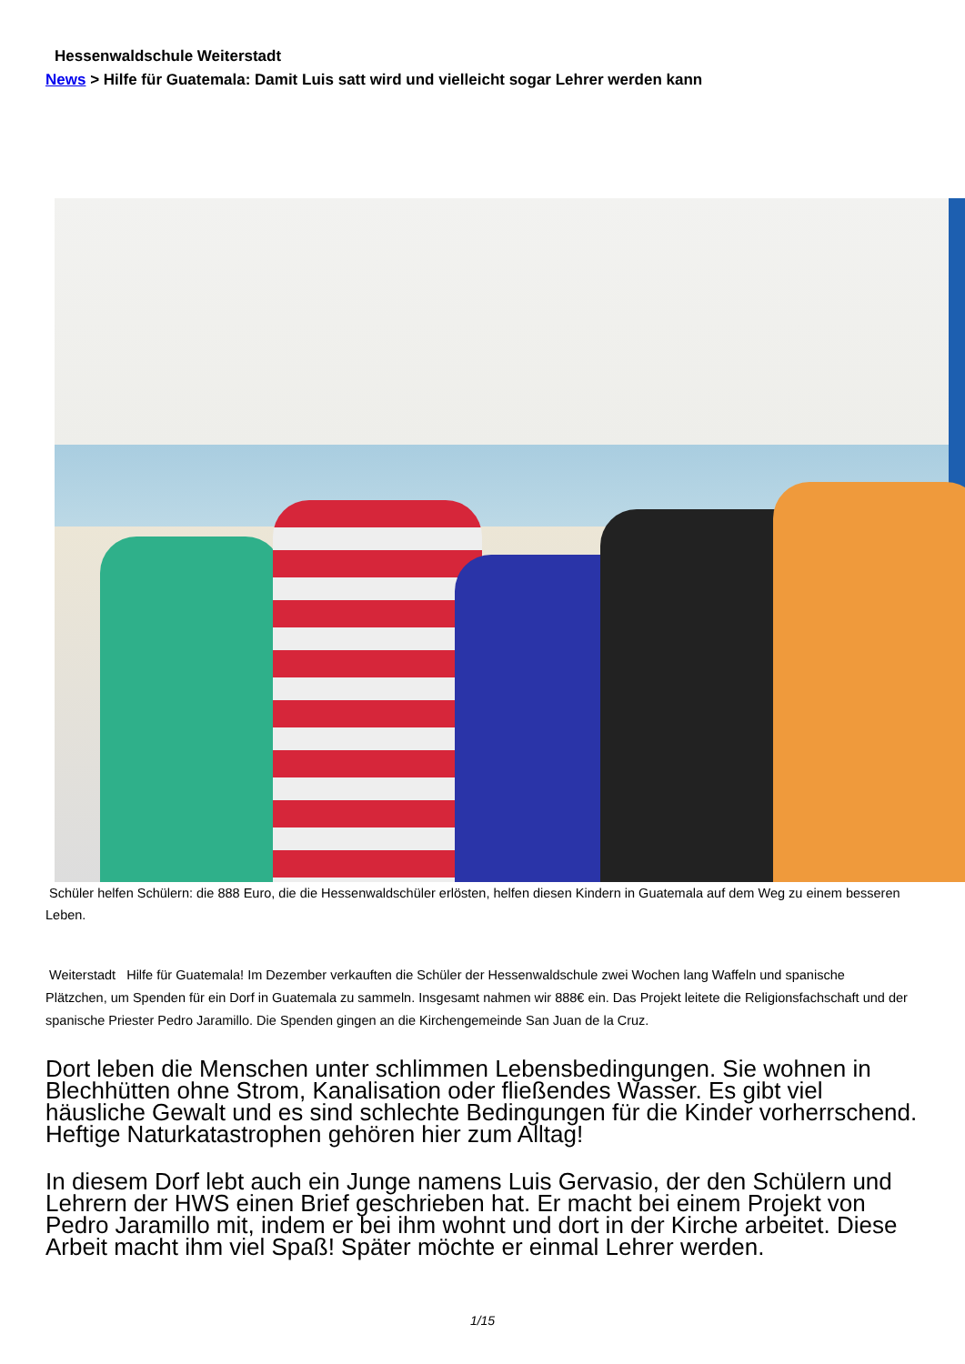Hessenwaldschule Weiterstadt
News > Hilfe für Guatemala: Damit Luis satt wird und vielleicht sogar Lehrer werden kann
Schüler helfen Schülern: die 888 Euro, die die Hessenwaldschüler erlösten, helfen diesen Kindern in Guatemala auf dem Weg zu einem besseren Leben.
Weiterstadt Hilfe für Guatemala! Im Dezember verkauften die Schüler der Hessenwaldschule zwei Wochen lang Waffeln und spanische Plätzchen, um Spenden für ein Dorf in Guatemala zu sammeln. Insgesamt nahmen wir 888€ ein. Das Projekt leitete die Religionsfachschaft und der spanische Priester Pedro Jaramillo. Die Spenden gingen an die Kirchengemeinde San Juan de la Cruz.
Dort leben die Menschen unter schlimmen Lebensbedingungen. Sie wohnen in Blechhütten ohne Strom, Kanalisation oder fließendes Wasser. Es gibt viel häusliche Gewalt und es sind schlechte Bedingungen für die Kinder vorherrschend. Heftige Naturkatastrophen gehören hier zum Alltag!
In diesem Dorf lebt auch ein Junge namens Luis Gervasio, der den Schülern und Lehrern der HWS einen Brief geschrieben hat. Er macht bei einem Projekt von Pedro Jaramillo mit, indem er bei ihm wohnt und dort in der Kirche arbeitet. Diese Arbeit macht ihm viel Spaß! Später möchte er einmal Lehrer werden.
1/15